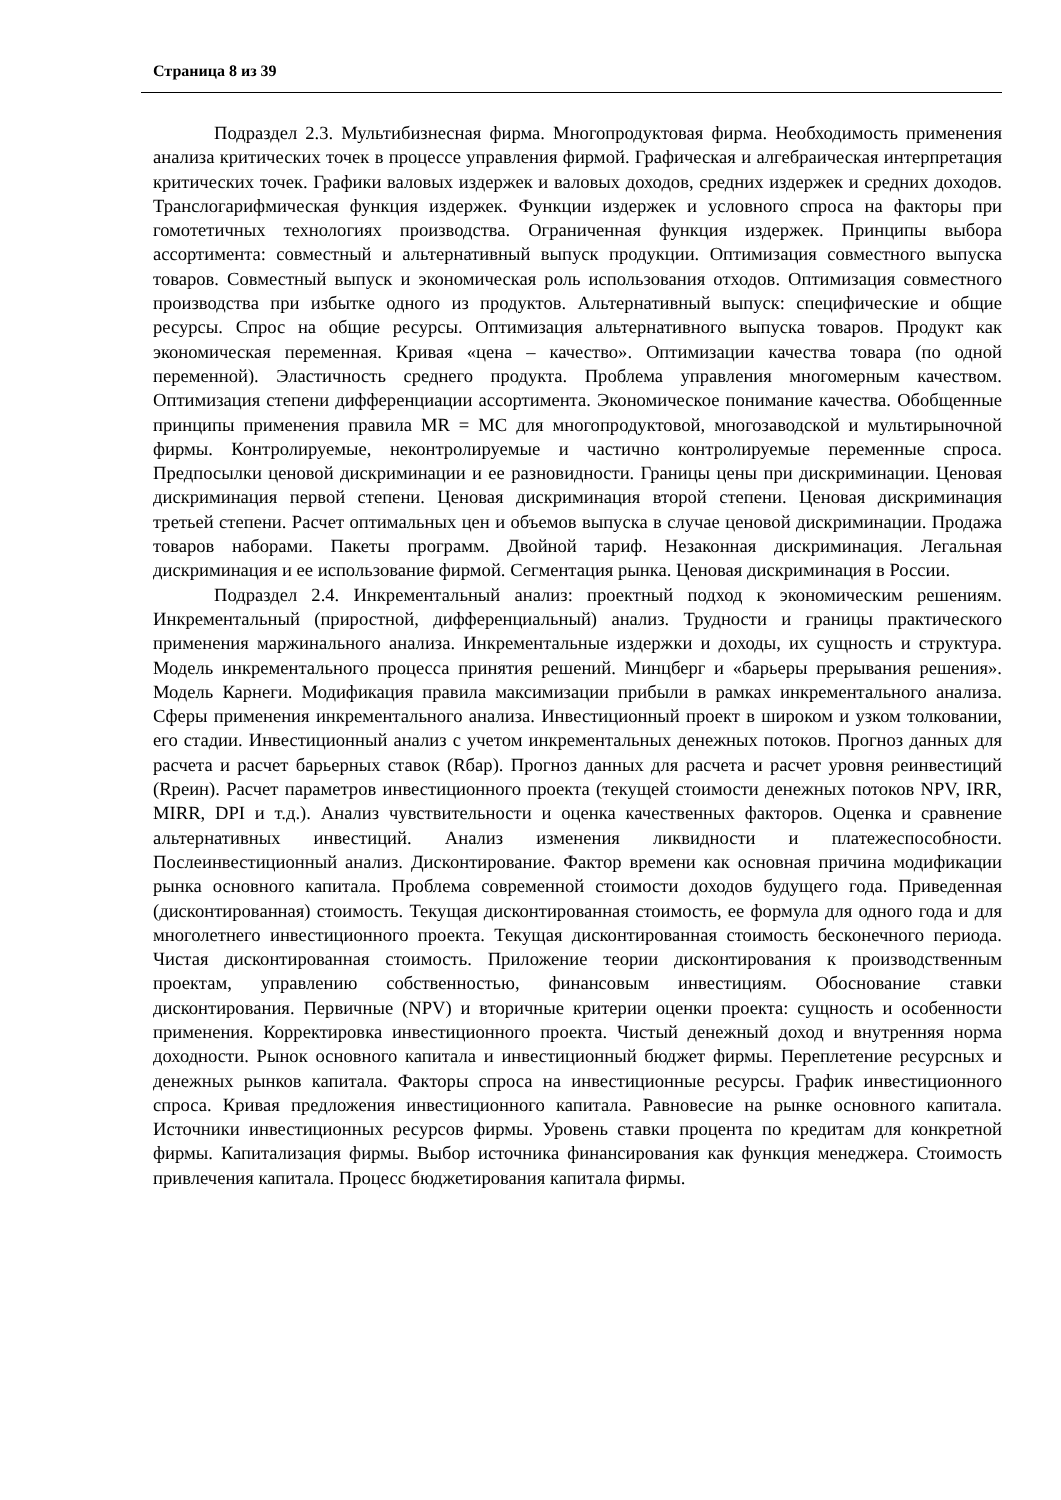Страница 8 из 39
Подраздел 2.3. Мультибизнесная фирма. Многопродуктовая фирма. Необходимость применения анализа критических точек в процессе управления фирмой. Графическая и алгебраическая интерпретация критических точек. Графики валовых издержек и валовых доходов, средних издержек и средних доходов. Транслогарифмическая функция издержек. Функции издержек и условного спроса на факторы при гомотетичных технологиях производства. Ограниченная функция издержек. Принципы выбора ассортимента: совместный и альтернативный выпуск продукции. Оптимизация совместного выпуска товаров. Совместный выпуск и экономическая роль использования отходов. Оптимизация совместного производства при избытке одного из продуктов. Альтернативный выпуск: специфические и общие ресурсы. Спрос на общие ресурсы. Оптимизация альтернативного выпуска товаров. Продукт как экономическая переменная. Кривая «цена – качество». Оптимизации качества товара (по одной переменной). Эластичность среднего продукта. Проблема управления многомерным качеством. Оптимизация степени дифференциации ассортимента. Экономическое понимание качества. Обобщенные принципы применения правила MR = MC для многопродуктовой, многозаводской и мультирыночной фирмы. Контролируемые, неконтролируемые и частично контролируемые переменные спроса. Предпосылки ценовой дискриминации и ее разновидности. Границы цены при дискриминации. Ценовая дискриминация первой степени. Ценовая дискриминация второй степени. Ценовая дискриминация третьей степени. Расчет оптимальных цен и объемов выпуска в случае ценовой дискриминации. Продажа товаров наборами. Пакеты программ. Двойной тариф. Незаконная дискриминация. Легальная дискриминация и ее использование фирмой. Сегментация рынка. Ценовая дискриминация в России.
Подраздел 2.4. Инкрементальный анализ: проектный подход к экономическим решениям. Инкрементальный (приростной, дифференциальный) анализ. Трудности и границы практического применения маржинального анализа. Инкрементальные издержки и доходы, их сущность и структура. Модель инкрементального процесса принятия решений. Минцберг и «барьеры прерывания решения». Модель Карнеги. Модификация правила максимизации прибыли в рамках инкрементального анализа. Сферы применения инкрементального анализа. Инвестиционный проект в широком и узком толковании, его стадии. Инвестиционный анализ с учетом инкрементальных денежных потоков. Прогноз данных для расчета и расчет барьерных ставок (Rбар). Прогноз данных для расчета и расчет уровня реинвестиций (Rреин). Расчет параметров инвестиционного проекта (текущей стоимости денежных потоков NPV, IRR, MIRR, DPI и т.д.). Анализ чувствительности и оценка качественных факторов. Оценка и сравнение альтернативных инвестиций. Анализ изменения ликвидности и платежеспособности. Послеинвестиционный анализ. Дисконтирование. Фактор времени как основная причина модификации рынка основного капитала. Проблема современной стоимости доходов будущего года. Приведенная (дисконтированная) стоимость. Текущая дисконтированная стоимость, ее формула для одного года и для многолетнего инвестиционного проекта. Текущая дисконтированная стоимость бесконечного периода. Чистая дисконтированная стоимость. Приложение теории дисконтирования к производственным проектам, управлению собственностью, финансовым инвестициям. Обоснование ставки дисконтирования. Первичные (NPV) и вторичные критерии оценки проекта: сущность и особенности применения. Корректировка инвестиционного проекта. Чистый денежный доход и внутренняя норма доходности. Рынок основного капитала и инвестиционный бюджет фирмы. Переплетение ресурсных и денежных рынков капитала. Факторы спроса на инвестиционные ресурсы. График инвестиционного спроса. Кривая предложения инвестиционного капитала. Равновесие на рынке основного капитала. Источники инвестиционных ресурсов фирмы. Уровень ставки процента по кредитам для конкретной фирмы. Капитализация фирмы. Выбор источника финансирования как функция менеджера. Стоимость привлечения капитала. Процесс бюджетирования капитала фирмы.